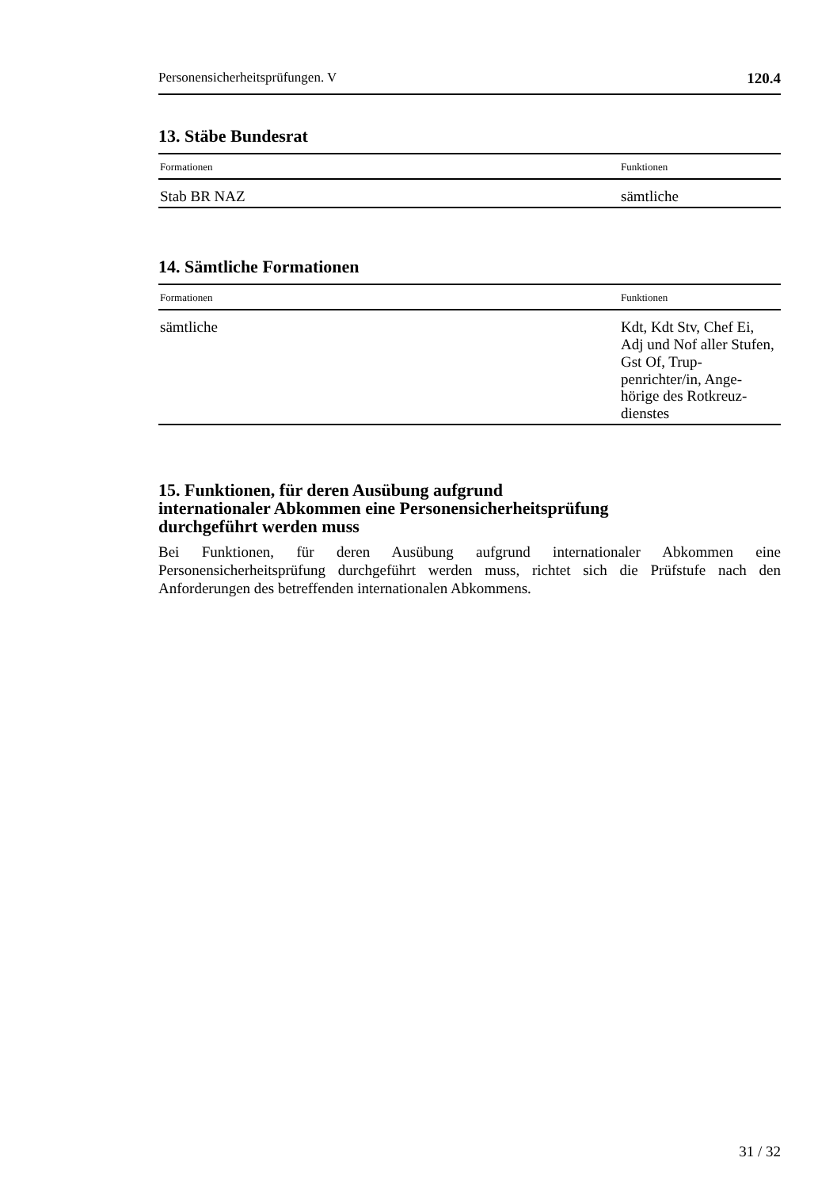Personensicherheitsprüfungen. V 120.4
13. Stäbe Bundesrat
| Formationen | Funktionen |
| --- | --- |
| Stab BR NAZ | sämtliche |
14. Sämtliche Formationen
| Formationen | Funktionen |
| --- | --- |
| sämtliche | Kdt, Kdt Stv, Chef Ei, Adj und Nof aller Stufen, Gst Of, Trup-penrichter/in, Ange-hörige des Rotkreuz-dienstes |
15. Funktionen, für deren Ausübung aufgrund
internationaler Abkommen eine Personensicherheitsprüfung
durchgeführt werden muss
Bei Funktionen, für deren Ausübung aufgrund internationaler Abkommen eine Personensicherheitsprüfung durchgeführt werden muss, richtet sich die Prüfstufe nach den Anforderungen des betreffenden internationalen Abkommens.
31 / 32